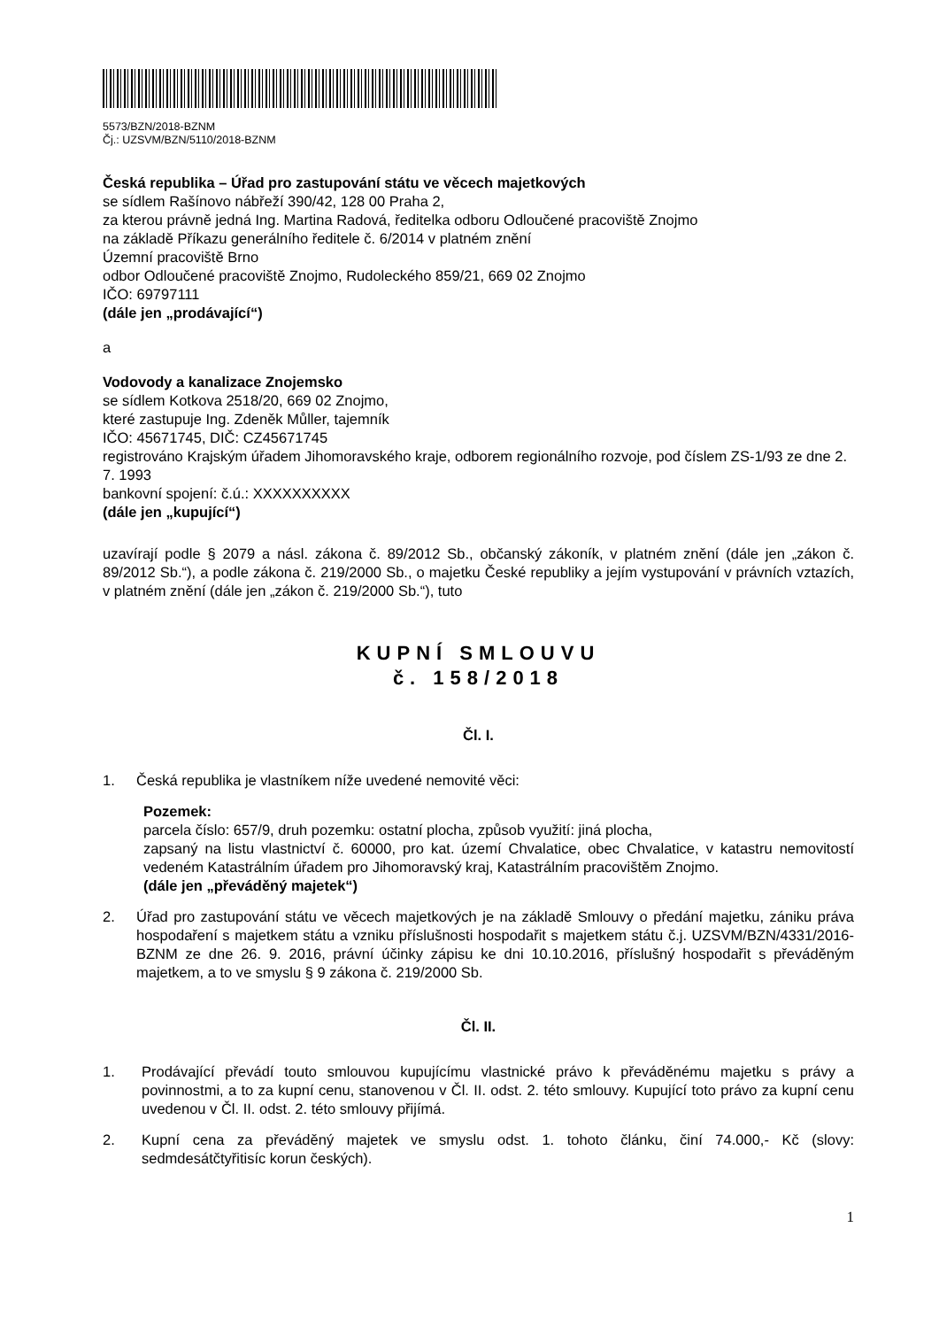5573/BZN/2018-BZNM
Čj.: UZSVM/BZN/5110/2018-BZNM
Česká republika – Úřad pro zastupování státu ve věcech majetkových
se sídlem Rašínovo nábřeží 390/42, 128 00 Praha 2,
za kterou právně jedná Ing. Martina Radová, ředitelka odboru Odloučené pracoviště Znojmo
na základě Příkazu generálního ředitele č. 6/2014 v platném znění
Územní pracoviště Brno
odbor Odloučené pracoviště Znojmo, Rudoleckého 859/21, 669 02 Znojmo
IČO: 69797111
(dále jen „prodávající“)
a
Vodovody a kanalizace Znojemsko
se sídlem Kotkova 2518/20, 669 02 Znojmo,
které zastupuje Ing. Zdeněk Můller, tajemník
IČO: 45671745, DIČ: CZ45671745
registrováno Krajským úřadem Jihomoravského kraje, odborem regionálního rozvoje, pod číslem ZS-1/93 ze dne 2. 7. 1993
bankovní spojení: č.ú.: XXXXXXXXXX
(dále jen „kupující“)
uzavírají podle § 2079 a násl. zákona č. 89/2012 Sb., občanský zákoník, v platném znění (dále jen „zákon č. 89/2012 Sb.“), a podle zákona č. 219/2000 Sb., o majetku České republiky a jejím vystupování v právních vztazích, v platném znění (dále jen „zákon č. 219/2000 Sb.“), tuto
KUPNÍ SMLOUVU
č. 158/2018
Čl. I.
1. Česká republika je vlastníkem níže uvedené nemovité věci:
Pozemek:
parcela číslo: 657/9, druh pozemku: ostatní plocha, způsob využití: jiná plocha,
zapsaný na listu vlastnictví č. 60000, pro kat. území Chvalatice, obec Chvalatice, v katastru nemovitostí vedeném Katastrálním úřadem pro Jihomoravský kraj, Katastrálním pracovištěm Znojmo.
(dále jen „převáděný majetek“)
2. Úřad pro zastupování státu ve věcech majetkových je na základě Smlouvy o předání majetku, zániku práva hospodaření s majetkem státu a vzniku příslušnosti hospodařit s majetkem státu č.j. UZSVM/BZN/4331/2016-BZNM ze dne 26. 9. 2016, právní účinky zápisu ke dni 10.10.2016, příslušný hospodařit s převáděným majetkem, a to ve smyslu § 9 zákona č. 219/2000 Sb.
Čl. II.
1. Prodávající převádí touto smlouvou kupujícímu vlastnické právo k převáděnému majetku s právy a povinnostmi, a to za kupní cenu, stanovenou v Čl. II. odst. 2. této smlouvy. Kupující toto právo za kupní cenu uvedenou v Čl. II. odst. 2. této smlouvy přijímá.
2. Kupní cena za převáděný majetek ve smyslu odst. 1. tohoto článku, činí 74.000,- Kč (slovy: sedmdesátčtyřitisíc korun českých).
1